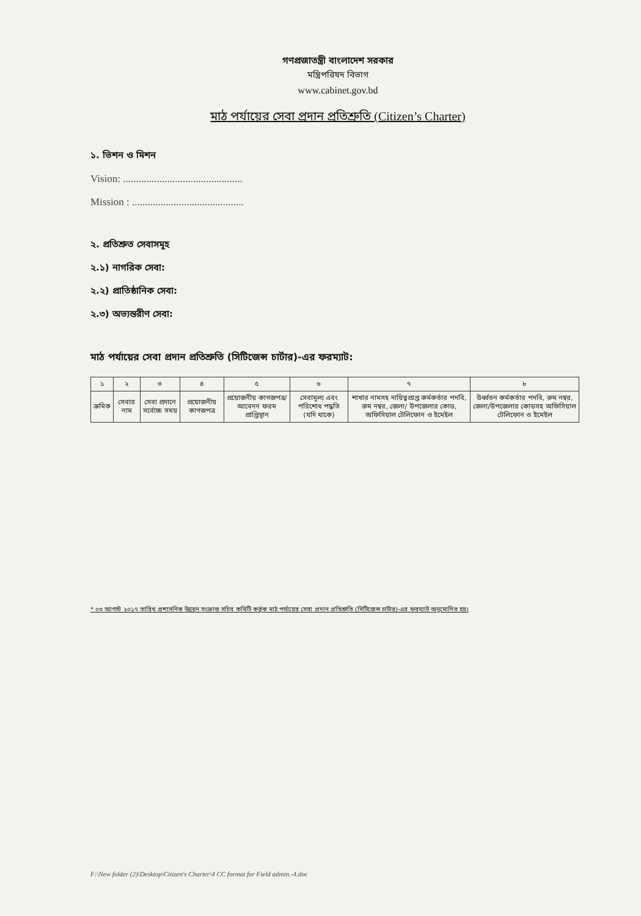গণপ্রজাতন্ত্রী বাংলাদেশ সরকার
মন্ত্রিপরিষদ বিভাগ
www.cabinet.gov.bd
মাঠ পর্যায়ের সেবা প্রদান প্রতিশ্রুতি (Citizen’s Charter)
১. ভিশন ও মিশন
Vision: ..............................................
Mission : ...........................................
২. প্রতিশ্রুত সেবাসমূহ
২.১) নাগরিক সেবা:
২.২) প্রাতিষ্ঠানিক সেবা:
২.৩) অভ্যন্তরীণ সেবা:
মাঠ পর্যায়ের সেবা প্রদান প্রতিশ্রুতি (সিটিজেন্স চার্টার)-এর ফরম্যাট:
| ১ | ২ | ৩ | ৪ | ৫ | ৬ | ৭ | ৮ |
| --- | --- | --- | --- | --- | --- | --- | --- |
| ক্রমিক | সেবার নাম | সেবা প্রদানে সর্বোচ্চ সময় | প্রয়োজনীয় কাগজপত্র | প্রয়োজনীয় কাগজপত্র/ আবেদন ফরম প্রাপ্তিস্থান | সেবামূল্য এবং পরিশোধ পদ্ধতি (যদি থাকে) | শাখার নামসহ দায়িত্বপ্রাপ্ত কর্মকর্তার পদবি, রুম নম্বর, জেলা/ উপজেলার কোড, অফিসিয়াল টেলিফোন ও ইমেইল | উর্ধ্বতন কর্মকর্তার পদবি, রুম নম্বর, জেলা/উপজেলার কোডসহ অফিসিয়াল টেলিফোন ও ইমেইল |
* ০৩ আগস্ট ২০১৭ তারিখ প্রশাসনিক উন্নয়ন সংক্রান্ত সচিব কমিটি কর্তৃক মাঠ পর্যায়ের সেবা প্রদান প্রতিশ্রুতি (সিটিজেন্স চার্টার)-এর ফরম্যাট অনুমোদিত হয়।
F:\New folder (2)\Desktop\Citizen's Charter\4 CC format for Field admin.-4.doc